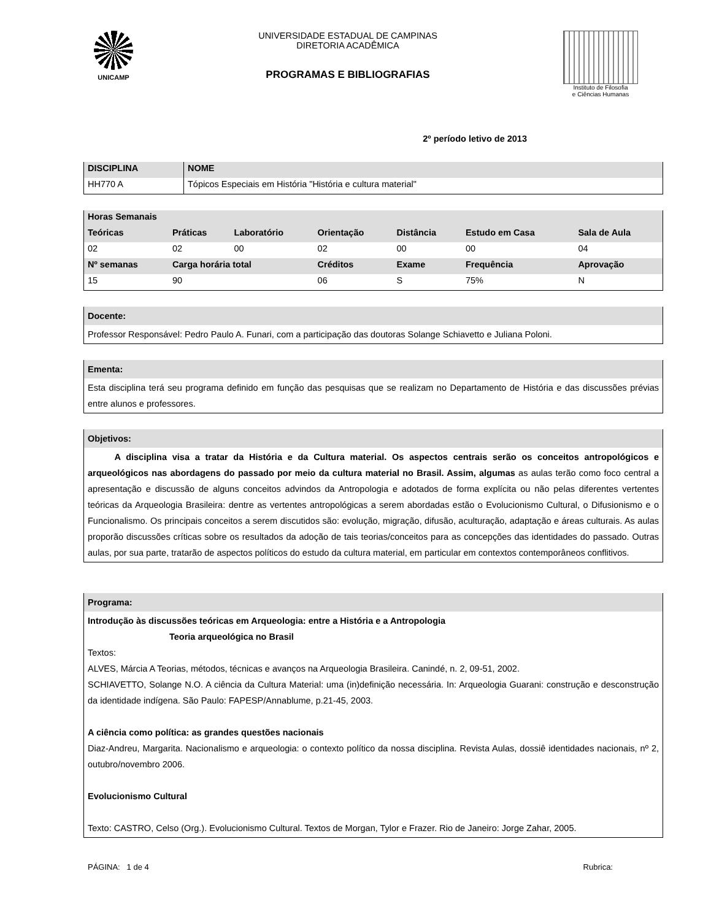UNICAMP
UNIVERSIDADE ESTADUAL DE CAMPINAS
DIRETORIA ACADÊMICA
PROGRAMAS E BIBLIOGRAFIAS
Instituto de Filosofia
e Ciências Humanas
2º período letivo de 2013
| DISCIPLINA | NOME |
| --- | --- |
| HH770 A | Tópicos Especiais em História "História e cultura material" |
| Horas Semanais | | | | | | |
| --- | --- | --- | --- | --- | --- | --- |
| Teóricas | Práticas | Laboratório | Orientação | Distância | Estudo em Casa | Sala de Aula |
| 02 | 02 | 00 | 02 | 00 | 00 | 04 |
| Nº semanas | Carga horária total | | Créditos | Exame | Frequência | Aprovação |
| 15 | 90 | | 06 | S | 75% | N |
Docente:
Professor Responsável: Pedro Paulo A. Funari, com a participação das doutoras Solange Schiavetto e Juliana Poloni.
Ementa:
Esta disciplina terá seu programa definido em função das pesquisas que se realizam no Departamento de História e das discussões prévias entre alunos e professores.
Objetivos:
   A disciplina visa a tratar da História e da Cultura material. Os aspectos centrais serão os conceitos antropológicos e arqueológicos nas abordagens do passado por meio da cultura material no Brasil. Assim, algumas as aulas terão como foco central a apresentação e discussão de alguns conceitos advindos da Antropologia e adotados de forma explícita ou não pelas diferentes vertentes teóricas da Arqueologia Brasileira: dentre as vertentes antropológicas a serem abordadas estão o Evolucionismo Cultural, o Difusionismo e o Funcionalismo. Os principais conceitos a serem discutidos são: evolução, migração, difusão, aculturação, adaptação e áreas culturais. As aulas proporão discussões críticas sobre os resultados da adoção de tais teorias/conceitos para as concepções das identidades do passado. Outras aulas, por sua parte, tratarão de aspectos políticos do estudo da cultura material, em particular em contextos contemporâneos conflitivos.
Programa:
Introdução às discussões teóricas em Arqueologia: entre a História e a Antropologia
Teoria arqueológica no Brasil
Textos:
ALVES, Márcia A Teorias, métodos, técnicas e avanços na Arqueologia Brasileira. Canindé, n. 2, 09-51, 2002.
SCHIAVETTO, Solange N.O. A ciência da Cultura Material: uma (in)definição necessária. In: Arqueologia Guarani: construção e desconstrução da identidade indígena. São Paulo: FAPESP/Annablume, p.21-45, 2003.
A ciência como política: as grandes questões nacionais
Diaz-Andreu, Margarita. Nacionalismo e arqueologia: o contexto político da nossa disciplina. Revista Aulas, dossiê identidades nacionais, nº 2, outubro/novembro 2006.
Evolucionismo Cultural
Texto: CASTRO, Celso (Org.). Evolucionismo Cultural. Textos de Morgan, Tylor e Frazer. Rio de Janeiro: Jorge Zahar, 2005.
PÁGINA: 1 de 4 Rubrica: